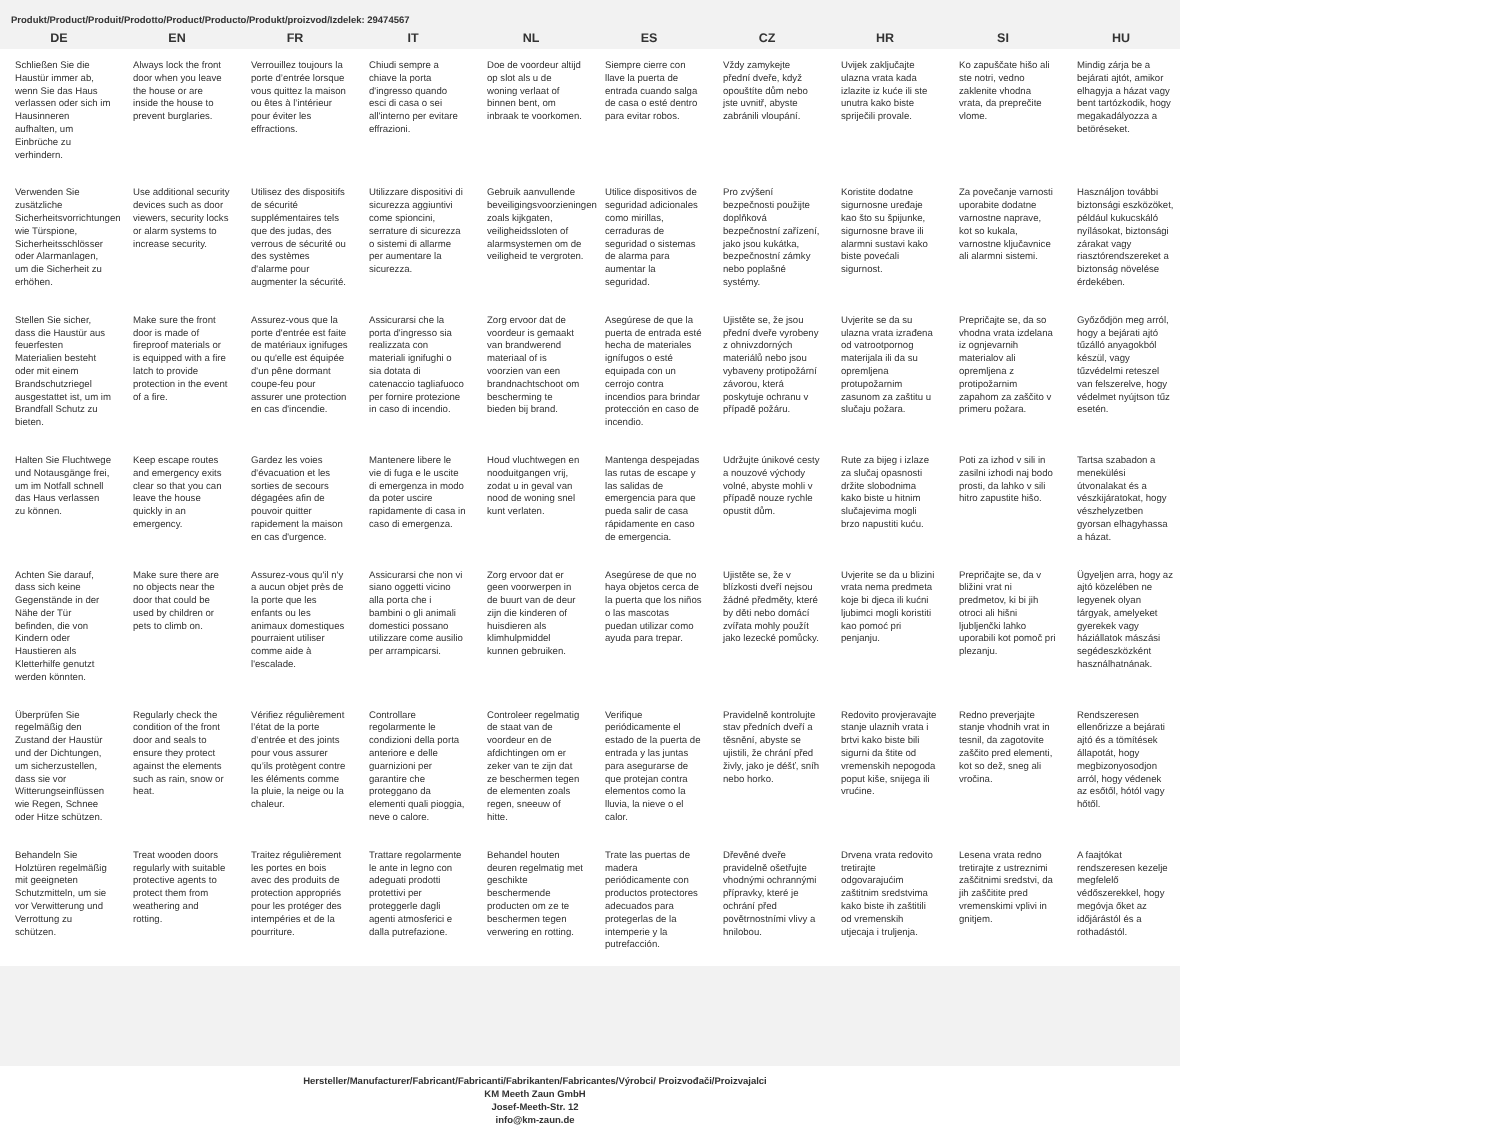Produkt/Product/Produit/Prodotto/Product/Producto/Produkt/proizvod/Izdelek: 29474567
| DE | EN | FR | IT | NL | ES | CZ | HR | SI | HU |
| --- | --- | --- | --- | --- | --- | --- | --- | --- | --- |
| Schließen Sie die Haustür immer ab, wenn Sie das Haus verlassen oder sich im Hausinneren aufhalten, um Einbrüche zu verhindern. | Always lock the front door when you leave the house or are inside the house to prevent burglaries. | Verrouillez toujours la porte d’entrée lorsque vous quittez la maison ou êtes à l’intérieur pour éviter les effractions. | Chiudi sempre a chiave la porta d'ingresso quando esci di casa o sei all'interno per evitare effrazioni. | Doe de voordeur altijd op slot als u de woning verlaat of binnen bent, om inbraak te voorkomen. | Siempre cierre con llave la puerta de entrada cuando salga de casa o esté dentro para evitar robos. | Vždy zamykejte přední dveře, když opouštíte dům nebo jste uvnitř, abyste zabránili vloupání. | Uvijek zaključajte ulazna vrata kada izlazite iz kuće ili ste unutra kako biste spriječili provale. | Ko zapuščate hišo ali ste notri, vedno zaklenite vhodna vrata, da preprečite vlome. | Mindig zárja be a bejárati ajtót, amikor elhagyja a házat vagy bent tartózkodik, hogy megakadályozza a betöréseket. |
| Verwenden Sie zusätzliche Sicherheitsvorrichtungen wie Türspione, Sicherheitsschlösser oder Alarmanlagen, um die Sicherheit zu erhöhen. | Use additional security devices such as door viewers, security locks or alarm systems to increase security. | Utilisez des dispositifs de sécurité supplémentaires tels que des judas, des verrous de sécurité ou des systèmes d'alarme pour augmenter la sécurité. | Utilizzare dispositivi di sicurezza aggiuntivi come spioncini, serrature di sicurezza o sistemi di allarme per aumentare la sicurezza. | Gebruik aanvullende beveiligingsvoorzieningen zoals kijkgaten, veiligheidssloten of alarmsystemen om de veiligheid te vergroten. | Utilice dispositivos de seguridad adicionales como mirillas, cerraduras de seguridad o sistemas de alarma para aumentar la seguridad. | Pro zvýšení bezpečnosti použijte doplňková bezpečnostní zařízení, jako jsou kukátka, bezpečnostní zámky nebo poplašné systémy. | Koristite dodatne sigurnosne uređaje kao što su špijunke, sigurnosne brave ili alarmni sustavi kako biste povećali sigurnost. | Za povečanje varnosti uporabite dodatne varnostne naprave, kot so kukala, varnostne ključavnice ali alarmni sistemi. | Használjon további biztonsági eszközöket, például kukucskáló nyílásokat, biztonsági zárakat vagy riasztórendszereket a biztonság növelése érdekében. |
| Stellen Sie sicher, dass die Haustür aus feuerfesten Materialien besteht oder mit einem Brandschutzriegel ausgestattet ist, um im Brandfall Schutz zu bieten. | Make sure the front door is made of fireproof materials or is equipped with a fire latch to provide protection in the event of a fire. | Assurez-vous que la porte d'entrée est faite de matériaux ignifuges ou qu'elle est équipée d'un pêne dormant coupe-feu pour assurer une protection en cas d'incendie. | Assicurarsi che la porta d'ingresso sia realizzata con materiali ignifughi o sia dotata di catenaccio tagliafuoco per fornire protezione in caso di incendio. | Zorg ervoor dat de voordeur is gemaakt van brandwerend materiaal of is voorzien van een brandnachtschoot om bescherming te bieden bij brand. | Asegúrese de que la puerta de entrada esté hecha de materiales ignífugos o esté equipada con un cerrojo contra incendios para brindar protección en caso de incendio. | Ujistěte se, že jsou přední dveře vyrobeny z ohnivzdorných materiálů nebo jsou vybaveny protipožární závorou, která poskytuje ochranu v případě požáru. | Uvjerite se da su ulazna vrata izrađena od vatrootpornog materijala ili da su opremljena protupožarnim zasunom za zaštitu u slučaju požara. | Prepričajte se, da so vhodna vrata izdelana iz ognjevarnih materialov ali opremljena z protipožarnim zapahom za zaščito v primeru požara. | Győződjön meg arról, hogy a bejárati ajtó tűzálló anyagokból készül, vagy tűzvédelmi reteszel van felszerelve, hogy védelmet nyújtson tűz esetén. |
| Halten Sie Fluchtwege und Notausgänge frei, um im Notfall schnell das Haus verlassen zu können. | Keep escape routes and emergency exits clear so that you can leave the house quickly in an emergency. | Gardez les voies d'évacuation et les sorties de secours dégagées afin de pouvoir quitter rapidement la maison en cas d'urgence. | Mantenere libere le vie di fuga e le uscite di emergenza in modo da poter uscire rapidamente di casa in caso di emergenza. | Houd vluchtwegen en nooduitgangen vrij, zodat u in geval van nood de woning snel kunt verlaten. | Mantenga despejadas las rutas de escape y las salidas de emergencia para que pueda salir de casa rápidamente en caso de emergencia. | Udržujte únikové cesty a nouzové východy volné, abyste mohli v případě nouze rychle opustit dům. | Rute za bijeg i izlaze za slučaj opasnosti držite slobodnima kako biste u hitnim slučajevima mogli brzo napustiti kuću. | Poti za izhod v sili in zasilni izhodi naj bodo prosti, da lahko v sili hitro zapustite hišo. | Tartsa szabadon a menekülési útvonalakat és a vészkijáratokat, hogy vészhelyzetben gyorsan elhagyhassa a házat. |
| Achten Sie darauf, dass sich keine Gegenstände in der Nähe der Tür befinden, die von Kindern oder Haustieren als Kletterhilfe genutzt werden könnten. | Make sure there are no objects near the door that could be used by children or pets to climb on. | Assurez-vous qu'il n'y a aucun objet près de la porte que les enfants ou les animaux domestiques pourraient utiliser comme aide à l'escalade. | Assicurarsi che non vi siano oggetti vicino alla porta che i bambini o gli animali domestici possano utilizzare come ausilio per arrampicarsi. | Zorg ervoor dat er geen voorwerpen in de buurt van de deur zijn die kinderen of huisdieren als klimhulpmiddel kunnen gebruiken. | Asegúrese de que no haya objetos cerca de la puerta que los niños o las mascotas puedan utilizar como ayuda para trepar. | Ujistěte se, že v blízkosti dveří nejsou žádné předměty, které by děti nebo domácí zvířata mohly použít jako lezecké pomůcky. | Uvjerite se da u blizini vrata nema predmeta koje bi djeca ili kućni ljubimci mogli koristiti kao pomoć pri penjanju. | Prepričajte se, da v bližini vrat ni predmetov, ki bi jih otroci ali hišni ljubljenčki lahko uporabili kot pomoč pri plezanju. | Ügyeljen arra, hogy az ajtó közelében ne legyenek olyan tárgyak, amelyeket gyerekek vagy háziállatok mászási segédeszközként használhatnának. |
| Überprüfen Sie regelmäßig den Zustand der Haustür und der Dichtungen, um sicherzustellen, dass sie vor Witterungseinflüssen wie Regen, Schnee oder Hitze schützen. | Regularly check the condition of the front door and seals to ensure they protect against the elements such as rain, snow or heat. | Vérifiez régulièrement l’état de la porte d’entrée et des joints pour vous assurer qu’ils protègent contre les éléments comme la pluie, la neige ou la chaleur. | Controllare regolarmente le condizioni della porta anteriore e delle guarnizioni per garantire che proteggano da elementi quali pioggia, neve o calore. | Controleer regelmatig de staat van de voordeur en de afdichtingen om er zeker van te zijn dat ze beschermen tegen de elementen zoals regen, sneeuw of hitte. | Verifique periódicamente el estado de la puerta de entrada y las juntas para asegurarse de que protejan contra elementos como la lluvia, la nieve o el calor. | Pravidelně kontrolujte stav předních dveří a těsnění, abyste se ujistili, že chrání před živly, jako je déšť, sníh nebo horko. | Redovito provjeravajte stanje ulaznih vrata i brtvi kako biste bili sigurni da štite od vremenskih nepogoda poput kiše, snijega ili vrućine. | Redno preverjajte stanje vhodnih vrat in tesnil, da zagotovite zaščito pred elementi, kot so dež, sneg ali vročina. | Rendszeresen ellenőrizze a bejárati ajtó és a tömítések állapotát, hogy megbizonyosodjon arról, hogy védenek az esőtől, hótól vagy hőtől. |
| Behandeln Sie Holztüren regelmäßig mit geeigneten Schutzmitteln, um sie vor Verwitterung und Verrottung zu schützen. | Treat wooden doors regularly with suitable protective agents to protect them from weathering and rotting. | Traitez régulièrement les portes en bois avec des produits de protection appropriés pour les protéger des intempéries et de la pourriture. | Trattare regolarmente le ante in legno con adeguati prodotti protettivi per proteggerle dagli agenti atmosferici e dalla putrefazione. | Behandel houten deuren regelmatig met geschikte beschermende producten om ze te beschermen tegen verwering en rotting. | Trate las puertas de madera periódicamente con productos protectores adecuados para protegerlas de la intemperie y la putrefacción. | Dřevěné dveře pravidelně ošetřujte vhodnými ochrannými přípravky, které je ochrání před povětrnostními vlivy a hnilobou. | Drvena vrata redovito tretirajte odgovarajućim zaštitnim sredstvima kako biste ih zaštitili od vremenskih utjecaja i truljenja. | Lesena vrata redno tretirajte z ustreznimi zaščitnimi sredstvi, da jih zaščitite pred vremenskimi vplivi in gnitjem. | A faajtókat rendszeresen kezelje megfelelő védőszerekkel, hogy megóvja őket az időjárástól és a rothadástól. |
Hersteller/Manufacturer/Fabricant/Fabricanti/Fabrikanten/Fabricantes/Výrobci/ Proizvođači/Proizvajalci
KM Meeth Zaun GmbH
Josef-Meeth-Str. 12
info@km-zaun.de